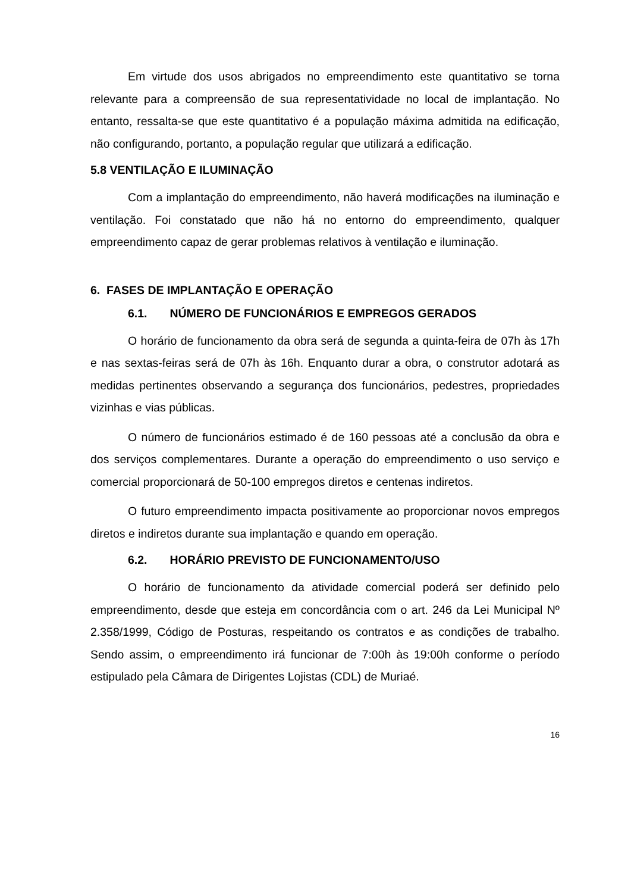Em virtude dos usos abrigados no empreendimento este quantitativo se torna relevante para a compreensão de sua representatividade no local de implantação. No entanto, ressalta-se que este quantitativo é a população máxima admitida na edificação, não configurando, portanto, a população regular que utilizará a edificação.
5.8 VENTILAÇÃO E ILUMINAÇÃO
Com a implantação do empreendimento, não haverá modificações na iluminação e ventilação. Foi constatado que não há no entorno do empreendimento, qualquer empreendimento capaz de gerar problemas relativos à ventilação e iluminação.
6. FASES DE IMPLANTAÇÃO E OPERAÇÃO
6.1. NÚMERO DE FUNCIONÁRIOS E EMPREGOS GERADOS
O horário de funcionamento da obra será de segunda a quinta-feira de 07h às 17h e nas sextas-feiras será de 07h às 16h. Enquanto durar a obra, o construtor adotará as medidas pertinentes observando a segurança dos funcionários, pedestres, propriedades vizinhas e vias públicas.
O número de funcionários estimado é de 160 pessoas até a conclusão da obra e dos serviços complementares. Durante a operação do empreendimento o uso serviço e comercial proporcionará de 50-100 empregos diretos e centenas indiretos.
O futuro empreendimento impacta positivamente ao proporcionar novos empregos diretos e indiretos durante sua implantação e quando em operação.
6.2. HORÁRIO PREVISTO DE FUNCIONAMENTO/USO
O horário de funcionamento da atividade comercial poderá ser definido pelo empreendimento, desde que esteja em concordância com o art. 246 da Lei Municipal Nº 2.358/1999, Código de Posturas, respeitando os contratos e as condições de trabalho. Sendo assim, o empreendimento irá funcionar de 7:00h às 19:00h conforme o período estipulado pela Câmara de Dirigentes Lojistas (CDL) de Muriaé.
16